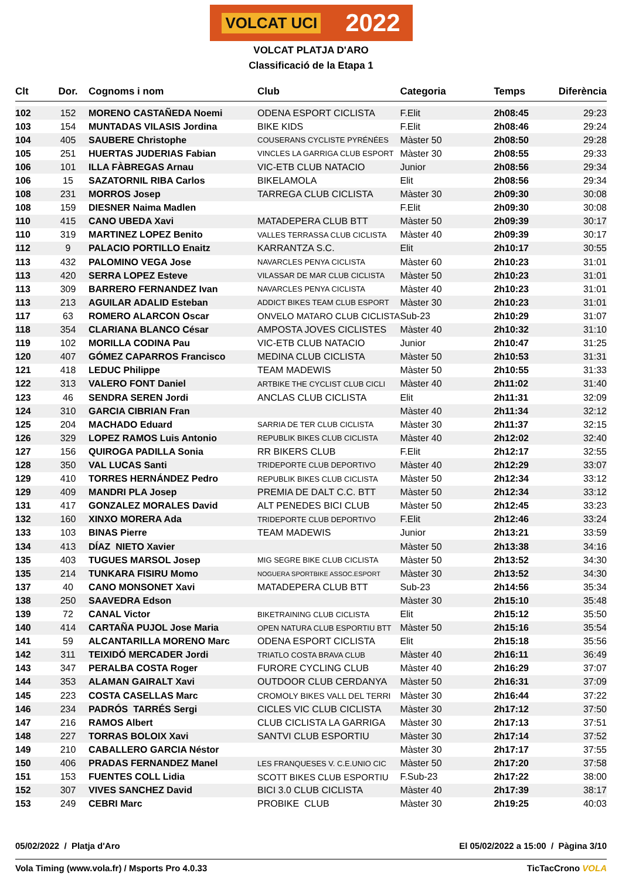VOLCAT UCI 2022
VOLCAT PLATJA D'ARO
Classificació de la Etapa 1
| Clt | Dor. | Cognoms i nom | Club | Categoria | Temps | Diferència |
| --- | --- | --- | --- | --- | --- | --- |
| 102 | 152 | MORENO CASTAÑEDA Noemi | ODENA ESPORT CICLISTA | F.Elit | 2h08:45 | 29:23 |
| 103 | 154 | MUNTADAS VILASIS Jordina | BIKE KIDS | F.Elit | 2h08:46 | 29:24 |
| 104 | 405 | SAUBERE Christophe | COUSERANS CYCLISTE PYRÉNÉES | Màster 50 | 2h08:50 | 29:28 |
| 105 | 251 | HUERTAS JUDERIAS Fabian | VINCLES LA GARRIGA CLUB ESPORT | Màster 30 | 2h08:55 | 29:33 |
| 106 | 101 | ILLA FÀBREGAS Arnau | VIC-ETB CLUB NATACIO | Junior | 2h08:56 | 29:34 |
| 106 | 15 | SAZATORNIL RIBA Carlos | BIKELAMOLA | Elit | 2h08:56 | 29:34 |
| 108 | 231 | MORROS Josep | TARREGA CLUB CICLISTA | Màster 30 | 2h09:30 | 30:08 |
| 108 | 159 | DIESNER Naima Madlen | | F.Elit | 2h09:30 | 30:08 |
| 110 | 415 | CANO UBEDA Xavi | MATADEPERA CLUB BTT | Màster 50 | 2h09:39 | 30:17 |
| 110 | 319 | MARTINEZ LOPEZ Benito | VALLES TERRASSA CLUB CICLISTA | Màster 40 | 2h09:39 | 30:17 |
| 112 | 9 | PALACIO PORTILLO Enaitz | KARRANTZA S.C. | Elit | 2h10:17 | 30:55 |
| 113 | 432 | PALOMINO VEGA Jose | NAVARCLES PENYA CICLISTA | Màster 60 | 2h10:23 | 31:01 |
| 113 | 420 | SERRA LOPEZ Esteve | VILASSAR DE MAR CLUB CICLISTA | Màster 50 | 2h10:23 | 31:01 |
| 113 | 309 | BARRERO FERNANDEZ Ivan | NAVARCLES PENYA CICLISTA | Màster 40 | 2h10:23 | 31:01 |
| 113 | 213 | AGUILAR ADALID Esteban | ADDICT BIKES TEAM CLUB ESPORT | Màster 30 | 2h10:23 | 31:01 |
| 117 | 63 | ROMERO ALARCON Oscar | ONVELO MATARO CLUB CICLISTA | Sub-23 | 2h10:29 | 31:07 |
| 118 | 354 | CLARIANA BLANCO César | AMPOSTA JOVES CICLISTES | Màster 40 | 2h10:32 | 31:10 |
| 119 | 102 | MORILLA CODINA Pau | VIC-ETB CLUB NATACIO | Junior | 2h10:47 | 31:25 |
| 120 | 407 | GÓMEZ CAPARROS Francisco | MEDINA CLUB CICLISTA | Màster 50 | 2h10:53 | 31:31 |
| 121 | 418 | LEDUC Philippe | TEAM MADEWIS | Màster 50 | 2h10:55 | 31:33 |
| 122 | 313 | VALERO FONT Daniel | ARTBIKE THE CYCLIST CLUB CICLI | Màster 40 | 2h11:02 | 31:40 |
| 123 | 46 | SENDRA SEREN Jordi | ANCLAS CLUB CICLISTA | Elit | 2h11:31 | 32:09 |
| 124 | 310 | GARCIA CIBRIAN Fran | | Màster 40 | 2h11:34 | 32:12 |
| 125 | 204 | MACHADO Eduard | SARRIA DE TER CLUB CICLISTA | Màster 30 | 2h11:37 | 32:15 |
| 126 | 329 | LOPEZ RAMOS Luis Antonio | REPUBLIK BIKES CLUB CICLISTA | Màster 40 | 2h12:02 | 32:40 |
| 127 | 156 | QUIROGA PADILLA Sonia | RR BIKERS CLUB | F.Elit | 2h12:17 | 32:55 |
| 128 | 350 | VAL LUCAS Santi | TRIDEPORTE CLUB DEPORTIVO | Màster 40 | 2h12:29 | 33:07 |
| 129 | 410 | TORRES HERNÁNDEZ Pedro | REPUBLIK BIKES CLUB CICLISTA | Màster 50 | 2h12:34 | 33:12 |
| 129 | 409 | MANDRI PLA Josep | PREMIA DE DALT C.C. BTT | Màster 50 | 2h12:34 | 33:12 |
| 131 | 417 | GONZALEZ MORALES David | ALT PENEDES BICI CLUB | Màster 50 | 2h12:45 | 33:23 |
| 132 | 160 | XINXO MORERA Ada | TRIDEPORTE CLUB DEPORTIVO | F.Elit | 2h12:46 | 33:24 |
| 133 | 103 | BINAS Pierre | TEAM MADEWIS | Junior | 2h13:21 | 33:59 |
| 134 | 413 | DÍAZ NIETO Xavier | | Màster 50 | 2h13:38 | 34:16 |
| 135 | 403 | TUGUES MARSOL Josep | MIG SEGRE BIKE CLUB CICLISTA | Màster 50 | 2h13:52 | 34:30 |
| 135 | 214 | TUNKARA FISIRU Momo | NOGUERA SPORTBIKE ASSOC.ESPORT | Màster 30 | 2h13:52 | 34:30 |
| 137 | 40 | CANO MONSONET Xavi | MATADEPERA CLUB BTT | Sub-23 | 2h14:56 | 35:34 |
| 138 | 250 | SAAVEDRA Edson | | Màster 30 | 2h15:10 | 35:48 |
| 139 | 72 | CANAL Victor | BIKETRAINING CLUB CICLISTA | Elit | 2h15:12 | 35:50 |
| 140 | 414 | CARTAÑA PUJOL Jose Maria | OPEN NATURA CLUB ESPORTIU BTT | Màster 50 | 2h15:16 | 35:54 |
| 141 | 59 | ALCANTARILLA MORENO Marc | ODENA ESPORT CICLISTA | Elit | 2h15:18 | 35:56 |
| 142 | 311 | TEIXIDÓ MERCADER Jordi | TRIATLO COSTA BRAVA CLUB | Màster 40 | 2h16:11 | 36:49 |
| 143 | 347 | PERALBA COSTA Roger | FURORE CYCLING CLUB | Màster 40 | 2h16:29 | 37:07 |
| 144 | 353 | ALAMAN GAIRALT Xavi | OUTDOOR CLUB CERDANYA | Màster 50 | 2h16:31 | 37:09 |
| 145 | 223 | COSTA CASELLAS Marc | CROMOLY BIKES VALL DEL TERRI | Màster 30 | 2h16:44 | 37:22 |
| 146 | 234 | PADRÓS TARRÉS Sergi | CICLES VIC CLUB CICLISTA | Màster 30 | 2h17:12 | 37:50 |
| 147 | 216 | RAMOS Albert | CLUB CICLISTA LA GARRIGA | Màster 30 | 2h17:13 | 37:51 |
| 148 | 227 | TORRAS BOLOIX Xavi | SANTVI CLUB ESPORTIU | Màster 30 | 2h17:14 | 37:52 |
| 149 | 210 | CABALLERO GARCIA Néstor | | Màster 30 | 2h17:17 | 37:55 |
| 150 | 406 | PRADAS FERNANDEZ Manel | LES FRANQUESES V. C.E.UNIO CIC | Màster 50 | 2h17:20 | 37:58 |
| 151 | 153 | FUENTES COLL Lidia | SCOTT BIKES CLUB ESPORTIU | F.Sub-23 | 2h17:22 | 38:00 |
| 152 | 307 | VIVES SANCHEZ David | BICI 3.0 CLUB CICLISTA | Màster 40 | 2h17:39 | 38:17 |
| 153 | 249 | CEBRI Marc | PROBIKE CLUB | Màster 30 | 2h19:25 | 40:03 |
05/02/2022 / Platja d'Aro El 05/02/2022 a 15:00 / Pàgina 3/10
Vola Timing (www.vola.fr) / Msports Pro 4.0.33 TicTacCrono VOLA